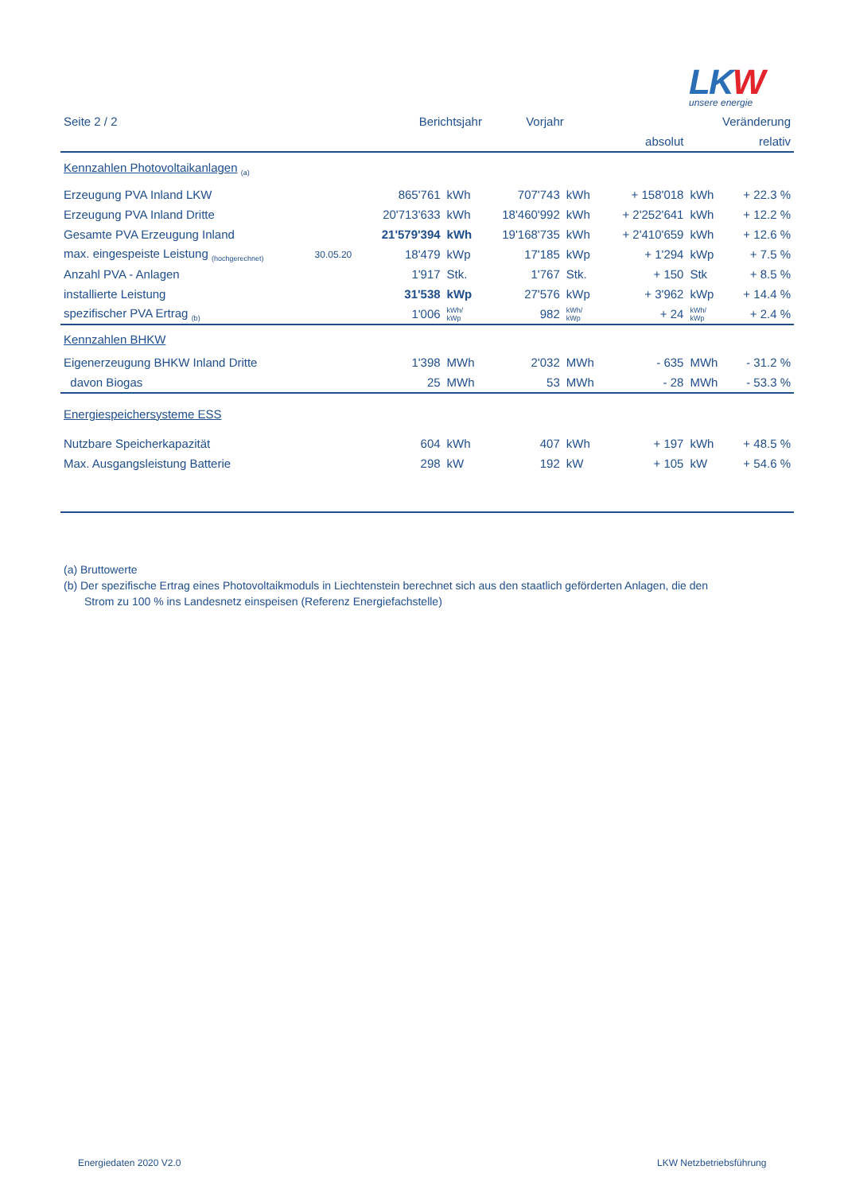LKW
unsere energie
| Seite 2 / 2 | | Berichtsjahr | | Vorjahr | | Veränderung | | |
| --- | --- | --- | --- | --- | --- | --- | --- | --- |
| | | | | | | absolut | | relativ |
| Kennzahlen Photovoltaikanlagen <sub>(a)</sub> | | | | | | | | |
| Erzeugung PVA Inland LKW | | 865'761 | kWh | 707'743 | kWh | + 158'018 | kWh | + 22.3 % |
| Erzeugung PVA Inland Dritte | | 20'713'633 | kWh | 18'460'992 | kWh | + 2'252'641 | kWh | + 12.2 % |
| Gesamte PVA Erzeugung Inland | | 21'579'394 | kWh | 19'168'735 | kWh | + 2'410'659 | kWh | + 12.6 % |
| max. eingespeiste Leistung <sub>(hochgerechnet)</sub> | 30.05.20 | 18'479 | kWp | 17'185 | kWp | + 1'294 | kWp | + 7.5 % |
| Anzahl PVA - Anlagen | | 1'917 | Stk. | 1'767 | Stk. | + 150 | Stk | + 8.5 % |
| installierte Leistung | | 31'538 | kWp | 27'576 | kWp | + 3'962 | kWp | + 14.4 % |
| spezifischer PVA Ertrag <sub>(b)</sub> | | 1'006 | kWh/ kWp | 982 | kWh/ kWp | + 24 | kWh/ kWp | + 2.4 % |
| Kennzahlen BHKW | | | | | | | | |
| Eigenerzeugung BHKW Inland Dritte | | 1'398 | MWh | 2'032 | MWh | - 635 | MWh | - 31.2 % |
| davon Biogas | | 25 | MWh | 53 | MWh | - 28 | MWh | - 53.3 % |
| Energiespeichersysteme ESS | | | | | | | | |
| Nutzbare Speicherkapazität | | 604 | kWh | 407 | kWh | + 197 | kWh | + 48.5 % |
| Max. Ausgangsleistung Batterie | | 298 | kW | 192 | kW | + 105 | kW | + 54.6 % |
(a) Bruttowerte
(b) Der spezifische Ertrag eines Photovoltaikmoduls in Liechtenstein berechnet sich aus den staatlich geförderten Anlagen, die den
Strom zu 100 % ins Landesnetz einspeisen (Referenz Energiefachstelle)
Energiedaten 2020 V2.0 LKW Netzbetriebsführung